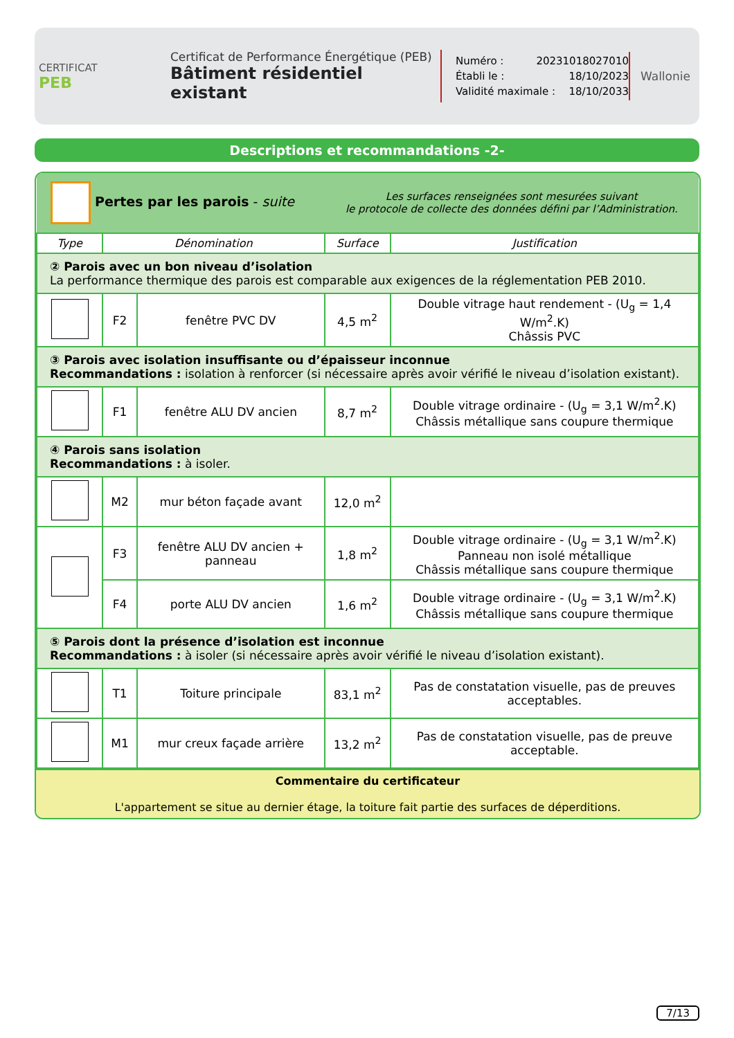CERTIFICAT
PEB
Certificat de Performance Énergétique (PEB)
Bâtiment résidentiel existant
Numéro : 20231018027010
Établi le : 18/10/2023
Validité maximale : 18/10/2033
Wallonie
Descriptions et recommandations -2-
| Pertes par les parois - suite | | | Les surfaces renseignées sont mesurées suivant le protocole de collecte des données défini par l’Administration. | |
| Type | Dénomination | | Surface | Justification |
| ② Parois avec un bon niveau d’isolation La performance thermique des parois est comparable aux exigences de la réglementation PEB 2010. | | | | |
| | F2 | fenêtre PVC DV | 4,5 m<sup>2</sup> | Double vitrage haut rendement - (U<sub>g</sub> = 1,4 W/m<sup>2</sup>.K) Châssis PVC |
| ③ Parois avec isolation insuffisante ou d’épaisseur inconnue Recommandations : isolation à renforcer (si nécessaire après avoir vérifié le niveau d’isolation existant). | | | | |
| | F1 | fenêtre ALU DV ancien | 8,7 m<sup>2</sup> | Double vitrage ordinaire - (U<sub>g</sub> = 3,1 W/m<sup>2</sup>.K) Châssis métallique sans coupure thermique |
| ④ Parois sans isolation Recommandations : à isoler. | | | | |
| | M2 | mur béton façade avant | 12,0 m<sup>2</sup> | |
| | F3 | fenêtre ALU DV ancien + panneau | 1,8 m<sup>2</sup> | Double vitrage ordinaire - (U<sub>g</sub> = 3,1 W/m<sup>2</sup>.K) Panneau non isolé métallique Châssis métallique sans coupure thermique |
| | F4 | porte ALU DV ancien | 1,6 m<sup>2</sup> | Double vitrage ordinaire - (U<sub>g</sub> = 3,1 W/m<sup>2</sup>.K) Châssis métallique sans coupure thermique |
| ⑤ Parois dont la présence d’isolation est inconnue Recommandations : à isoler (si nécessaire après avoir vérifié le niveau d’isolation existant). | | | | |
| | T1 | Toiture principale | 83,1 m<sup>2</sup> | Pas de constatation visuelle, pas de preuves acceptables. |
| | M1 | mur creux façade arrière | 13,2 m<sup>2</sup> | Pas de constatation visuelle, pas de preuve acceptable. |
Commentaire du certificateur
L'appartement se situe au dernier étage, la toiture fait partie des surfaces de déperditions.
7/13